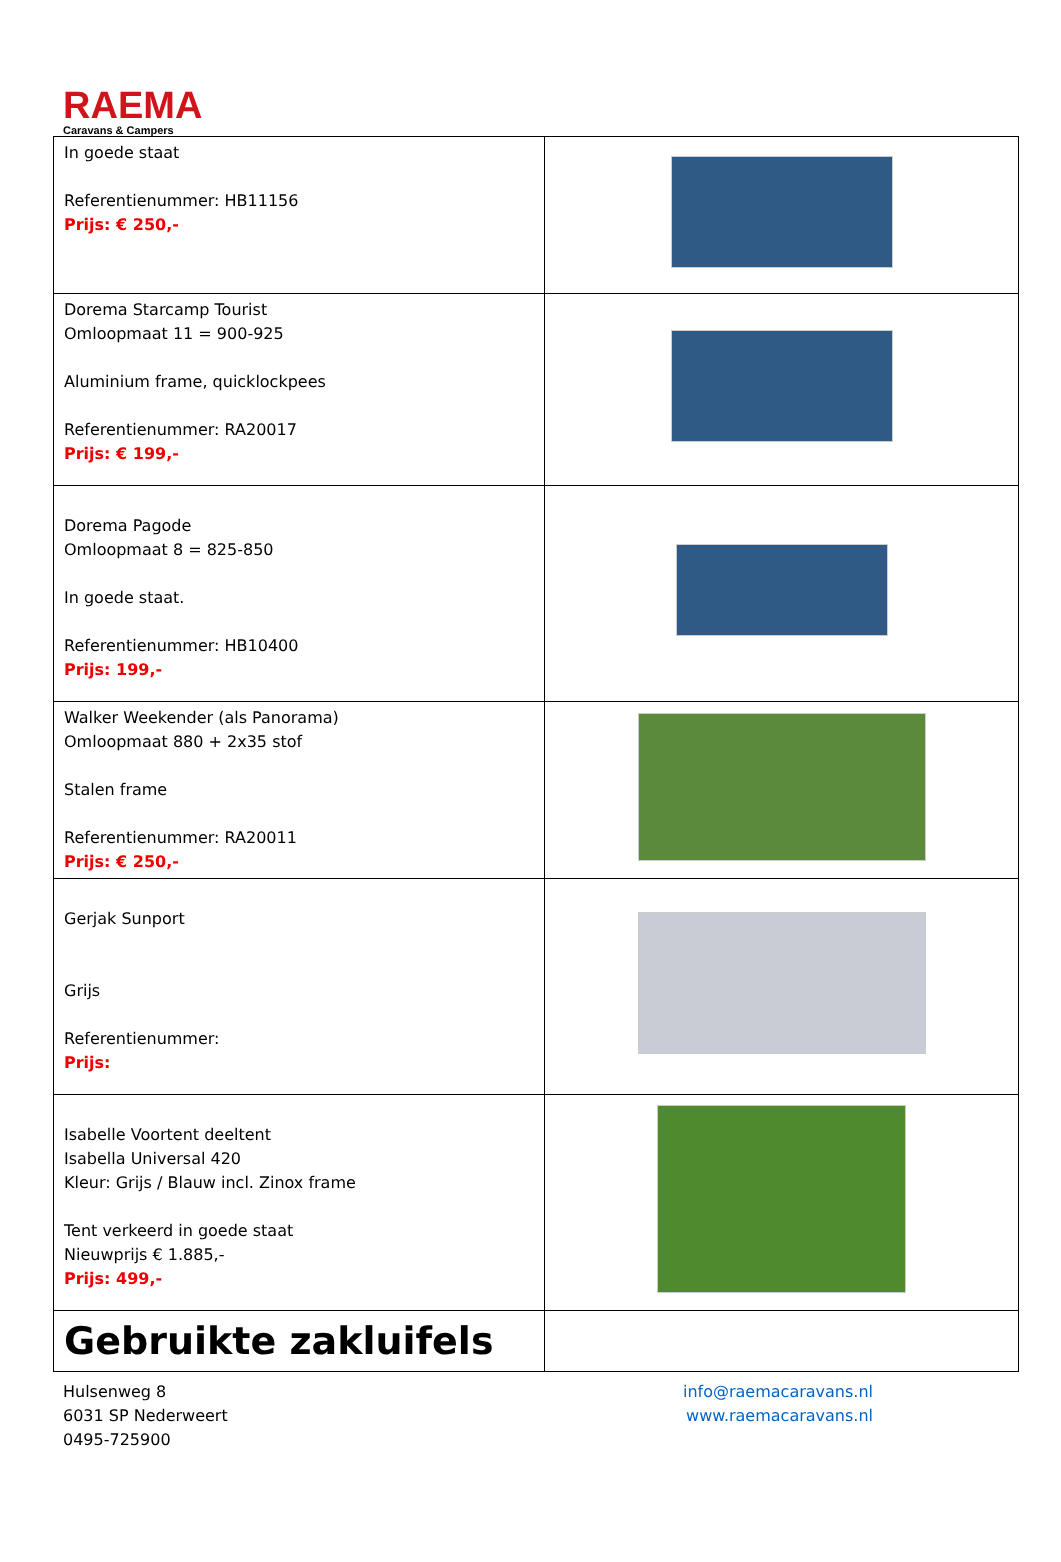RAEMA
Caravans & Campers
| In goede staat Referentienummer: HB11156 Prijs: € 250,- | |
| Dorema Starcamp Tourist Omloopmaat 11 = 900-925 Aluminium frame, quicklockpees Referentienummer: RA20017 Prijs: € 199,- | |
| Dorema Pagode Omloopmaat 8 = 825-850 In goede staat. Referentienummer: HB10400 Prijs: 199,- | |
| Walker Weekender (als Panorama) Omloopmaat 880 + 2x35 stof Stalen frame Referentienummer: RA20011 Prijs: € 250,- | |
| Gerjak Sunport Grijs Referentienummer: Prijs: | |
| Isabelle Voortent deeltent Isabella Universal 420 Kleur: Grijs / Blauw incl. Zinox frame Tent verkeerd in goede staat Nieuwprijs € 1.885,- Prijs: 499,- | |
| Gebruikte zakluifels | |
Hulsenweg 8
6031 SP Nederweert
0495-725900
info@raemacaravans.nl
www.raemacaravans.nl